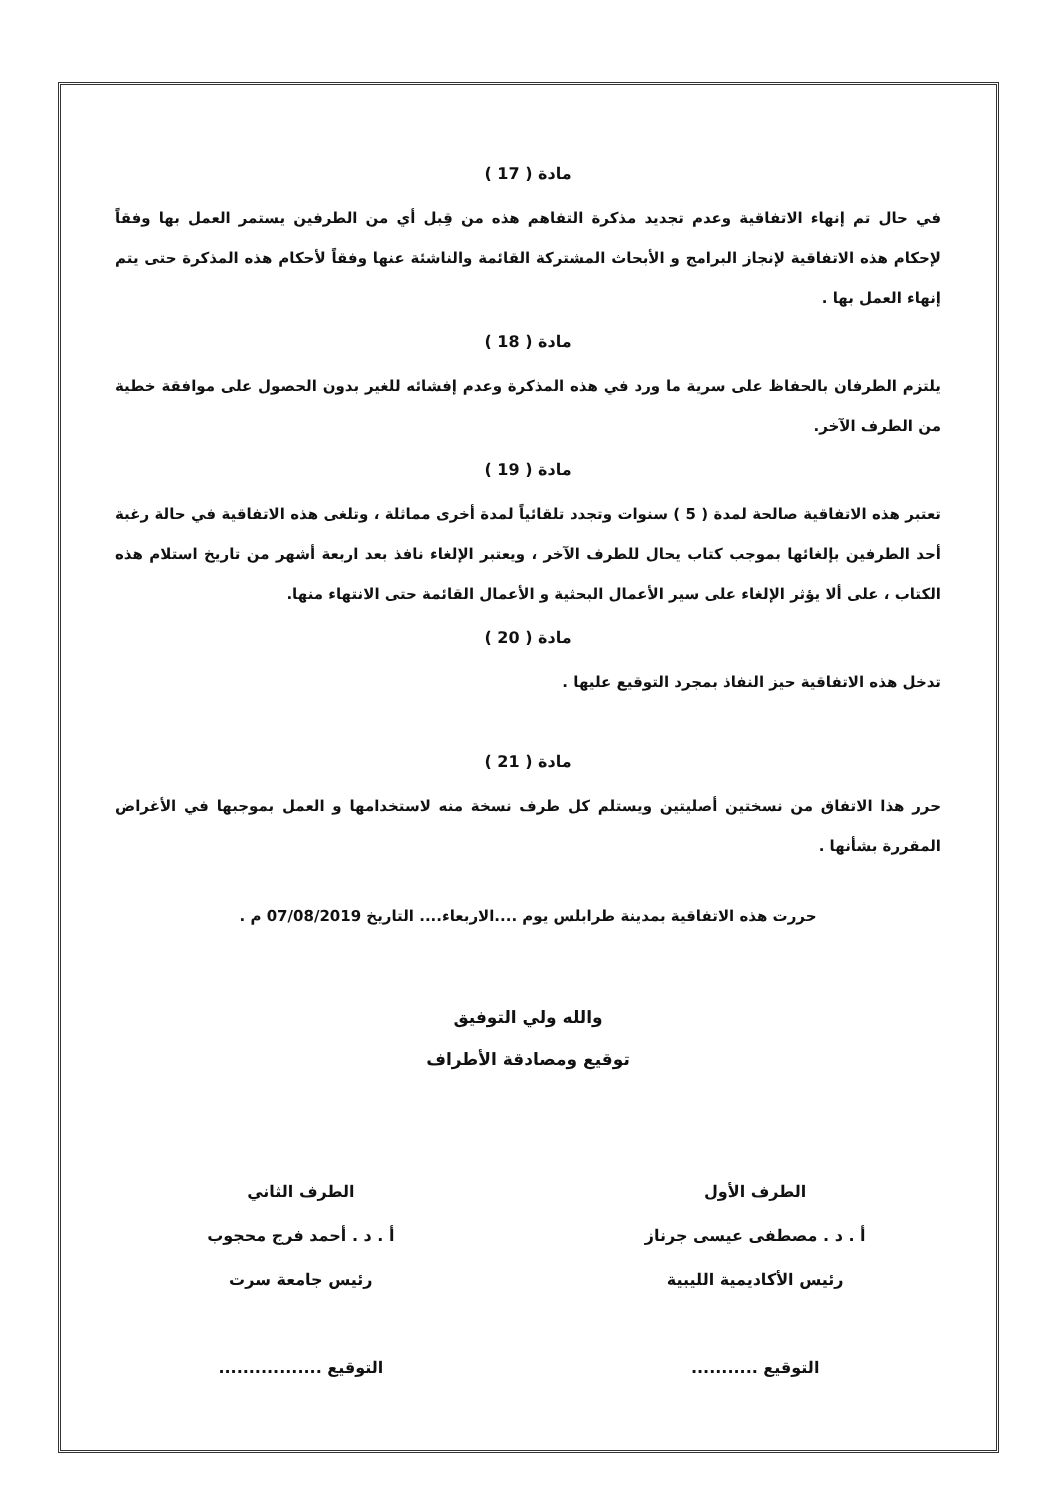مادة ( 17 )
في حال تم إنهاء الاتفاقية وعدم تجديد مذكرة التفاهم هذه من قِبل أي من الطرفين يستمر العمل بها وفقاً لإحكام هذه الاتفاقية لإنجاز البرامج و الأبحاث المشتركة القائمة والناشئة عنها وفقاً لأحكام هذه المذكرة حتى يتم إنهاء العمل بها .
مادة ( 18 )
يلتزم الطرفان بالحفاظ على سرية ما ورد في هذه المذكرة وعدم إفشائه للغير بدون الحصول على موافقة خطية من الطرف الآخر.
مادة ( 19 )
تعتبر هذه الاتفاقية صالحة لمدة ( 5 ) سنوات وتجدد تلقائياً لمدة أخرى مماثلة ، وتلغى هذه الاتفاقية في حالة رغبة أحد الطرفين بإلغائها بموجب كتاب يحال للطرف الآخر ، ويعتبر الإلغاء نافذ بعد اربعة أشهر من تاريخ استلام هذه الكتاب ، على ألا يؤثر الإلغاء على سير الأعمال البحثية و الأعمال القائمة حتى الانتهاء منها.
مادة ( 20 )
تدخل هذه الاتفاقية حيز النفاذ بمجرد التوقيع عليها .
مادة ( 21 )
حرر هذا الاتفاق من نسختين أصليتين ويستلم كل طرف نسخة منه لاستخدامها و العمل بموجبها في الأغراض المقررة بشأنها .
حررت هذه الاتفاقية بمدينة طرابلس يوم ....الاربعاء.... التاريخ 07/08/2019 م .
والله ولي التوفيق
توقيع ومصادقة الأطراف
الطرف الأول
أ . د . مصطفى عيسى جرناز
رئيس الأكاديمية الليبية
التوقيع ...........
الطرف الثاني
أ . د . أحمد فرج محجوب
رئيس جامعة سرت
التوقيع .................